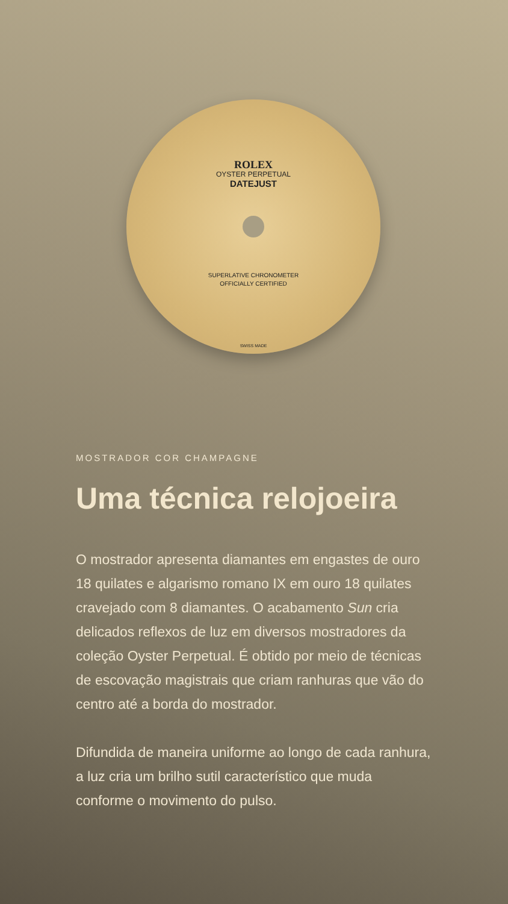ROLEX
OYSTER PERPETUAL
DATEJUST
SUPERLATIVE CHRONOMETER
OFFICIALLY CERTIFIED
SWISS MADE
MOSTRADOR COR CHAMPAGNE
Uma técnica relojoeira
O mostrador apresenta diamantes em engastes de ouro 18 quilates e algarismo romano IX em ouro 18 quilates cravejado com 8 diamantes. O acabamento Sun cria delicados reflexos de luz em diversos mostradores da coleção Oyster Perpetual. É obtido por meio de técnicas de escovação magistrais que criam ranhuras que vão do centro até a borda do mostrador.
Difundida de maneira uniforme ao longo de cada ranhura, a luz cria um brilho sutil característico que muda conforme o movimento do pulso.